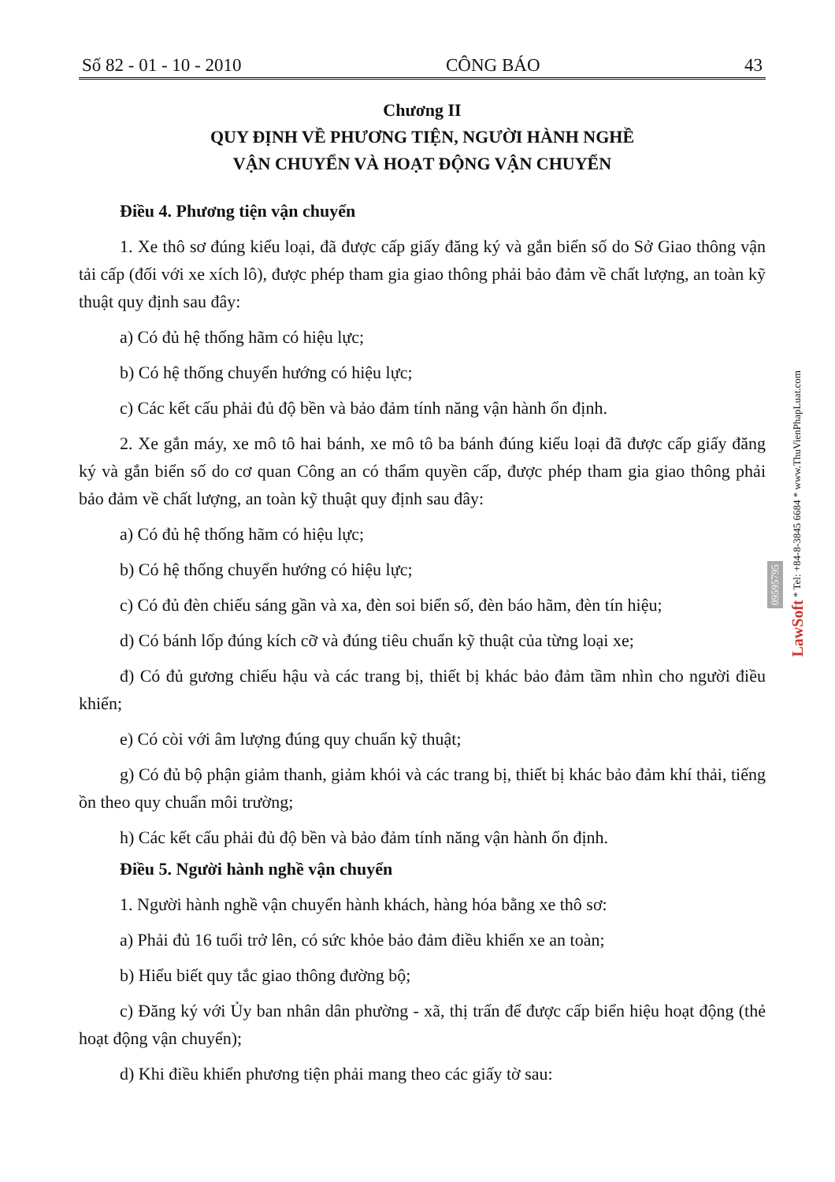Số 82 - 01 - 10 - 2010 CÔNG BÁO 43
Chương II
QUY ĐỊNH VỀ PHƯƠNG TIỆN, NGƯỜI HÀNH NGHỀ
VẬN CHUYỂN VÀ HOẠT ĐỘNG VẬN CHUYỂN
Điều 4. Phương tiện vận chuyển
1. Xe thô sơ đúng kiểu loại, đã được cấp giấy đăng ký và gắn biển số do Sở Giao thông vận tải cấp (đối với xe xích lô), được phép tham gia giao thông phải bảo đảm về chất lượng, an toàn kỹ thuật quy định sau đây:
a) Có đủ hệ thống hãm có hiệu lực;
b) Có hệ thống chuyển hướng có hiệu lực;
c) Các kết cấu phải đủ độ bền và bảo đảm tính năng vận hành ổn định.
2. Xe gắn máy, xe mô tô hai bánh, xe mô tô ba bánh đúng kiểu loại đã được cấp giấy đăng ký và gắn biển số do cơ quan Công an có thẩm quyền cấp, được phép tham gia giao thông phải bảo đảm về chất lượng, an toàn kỹ thuật quy định sau đây:
a) Có đủ hệ thống hãm có hiệu lực;
b) Có hệ thống chuyển hướng có hiệu lực;
c) Có đủ đèn chiếu sáng gần và xa, đèn soi biển số, đèn báo hãm, đèn tín hiệu;
d) Có bánh lốp đúng kích cỡ và đúng tiêu chuẩn kỹ thuật của từng loại xe;
đ) Có đủ gương chiếu hậu và các trang bị, thiết bị khác bảo đảm tầm nhìn cho người điều khiển;
e) Có còi với âm lượng đúng quy chuẩn kỹ thuật;
g) Có đủ bộ phận giảm thanh, giảm khói và các trang bị, thiết bị khác bảo đảm khí thải, tiếng ồn theo quy chuẩn môi trường;
h) Các kết cấu phải đủ độ bền và bảo đảm tính năng vận hành ổn định.
Điều 5. Người hành nghề vận chuyển
1. Người hành nghề vận chuyển hành khách, hàng hóa bằng xe thô sơ:
a) Phải đủ 16 tuổi trở lên, có sức khỏe bảo đảm điều khiển xe an toàn;
b) Hiểu biết quy tắc giao thông đường bộ;
c) Đăng ký với Ủy ban nhân dân phường - xã, thị trấn để được cấp biển hiệu hoạt động (thẻ hoạt động vận chuyển);
d) Khi điều khiển phương tiện phải mang theo các giấy tờ sau:
LawSoft * Tel: +84-8-3845 6684 * www.ThuVienPhapLuat.com
09595795